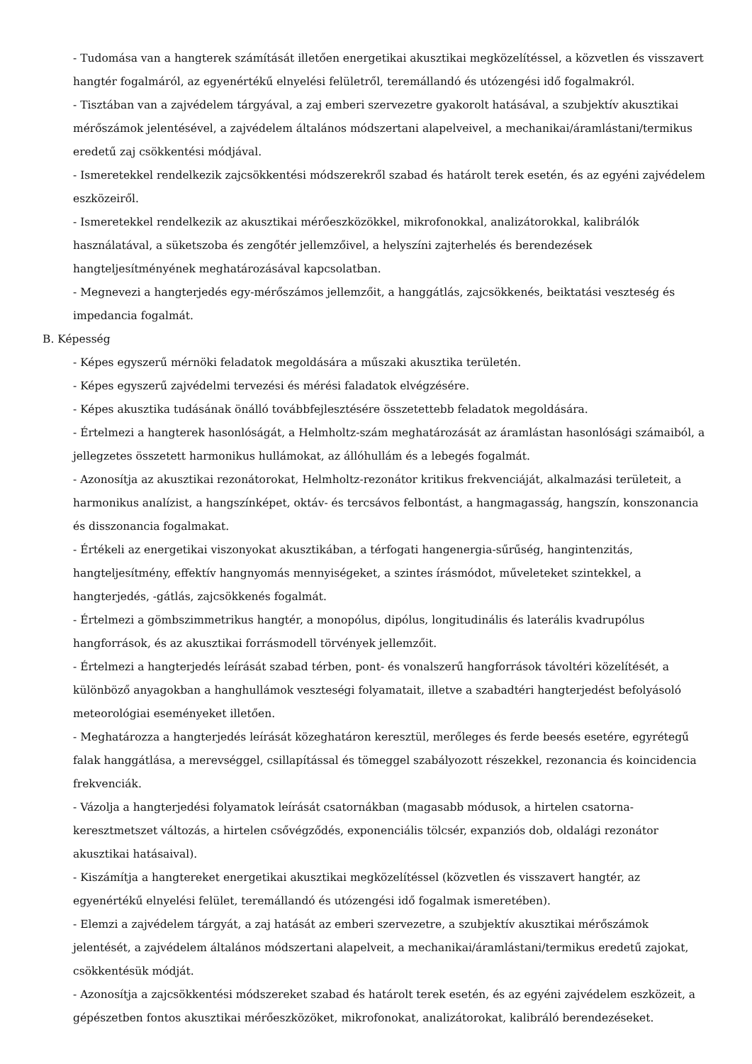- Tudomása van a hangterek számítását illetően energetikai akusztikai megközelítéssel, a közvetlen és visszavert hangtér fogalmáról, az egyenértékű elnyelési felületről, teremállandó és utózengési idő fogalmakról.
- Tisztában van a zajvédelem tárgyával, a zaj emberi szervezetre gyakorolt hatásával, a szubjektív akusztikai mérőszámok jelentésével, a zajvédelem általános módszertani alapelveivel, a mechanikai/áramlástani/termikus eredetű zaj csökkentési módjával.
- Ismeretekkel rendelkezik zajcsökkentési módszerekről szabad és határolt terek esetén, és az egyéni zajvédelem eszközeiről.
- Ismeretekkel rendelkezik az akusztikai mérőeszközökkel, mikrofonokkal, analizátorokkal, kalibrálók használatával, a süketszoba és zengőtér jellemzőivel, a helyszíni zajterhelés és berendezések hangteljesítményének meghatározásával kapcsolatban.
- Megnevezi a hangterjedés egy-mérőszámos jellemzőit, a hanggátlás, zajcsökkenés, beiktatási veszteség és impedancia fogalmát.
B. Képesség
- Képes egyszerű mérnöki feladatok megoldására a műszaki akusztika területén.
- Képes egyszerű zajvédelmi tervezési és mérési faladatok elvégzésére.
- Képes akusztika tudásának önálló továbbfejlesztésére összetettebb feladatok megoldására.
- Értelmezi a hangterek hasonlóságát, a Helmholtz-szám meghatározását az áramlástan hasonlósági számaiból, a jellegzetes összetett harmonikus hullámokat, az állóhullám és a lebegés fogalmát.
- Azonosítja az akusztikai rezonátorokat, Helmholtz-rezonátor kritikus frekvenciáját, alkalmazási területeit, a harmonikus analízist, a hangszínképet, oktáv- és tercsávos felbontást, a hangmagasság, hangszín, konszonancia és disszonancia fogalmakat.
- Értékeli az energetikai viszonyokat akusztikában, a térfogati hangenergia-sűrűség, hangintenzitás, hangteljesítmény, effektív hangnyomás mennyiségeket, a szintes írásmódot, műveleteket szintekkel, a hangterjedés, -gátlás, zajcsökkenés fogalmát.
- Értelmezi a gömbszimmetrikus hangtér, a monopólus, dipólus, longitudinális és laterális kvadrupólus hangforrások, és az akusztikai forrásmodell törvények jellemzőit.
- Értelmezi a hangterjedés leírását szabad térben, pont- és vonalszerű hangforrások távoltéri közelítését, a különböző anyagokban a hanghullámok veszteségi folyamatait, illetve a szabadtéri hangterjedést befolyásoló meteorológiai eseményeket illetően.
- Meghatározza a hangterjedés leírását közeghatáron keresztül, merőleges és ferde beesés esetére, egyrétegű falak hanggátlása, a merevséggel, csillapítással és tömeggel szabályozott részekkel, rezonancia és koincidencia frekvenciák.
- Vázolja a hangterjedési folyamatok leírását csatornákban (magasabb módusok, a hirtelen csatorna-keresztmetszet változás, a hirtelen csővégződés, exponenciális tölcsér, expanziós dob, oldalági rezonátor akusztikai hatásaival).
- Kiszámítja a hangtereket energetikai akusztikai megközelítéssel (közvetlen és visszavert hangtér, az egyenértékű elnyelési felület, teremállandó és utózengési idő fogalmak ismeretében).
- Elemzi a zajvédelem tárgyát, a zaj hatását az emberi szervezetre, a szubjektív akusztikai mérőszámok jelentését, a zajvédelem általános módszertani alapelveit, a mechanikai/áramlástani/termikus eredetű zajokat, csökkentésük módját.
- Azonosítja a zajcsökkentési módszereket szabad és határolt terek esetén, és az egyéni zajvédelem eszközeit, a gépészetben fontos akusztikai mérőeszközöket, mikrofonokat, analizátorokat, kalibráló berendezéseket.